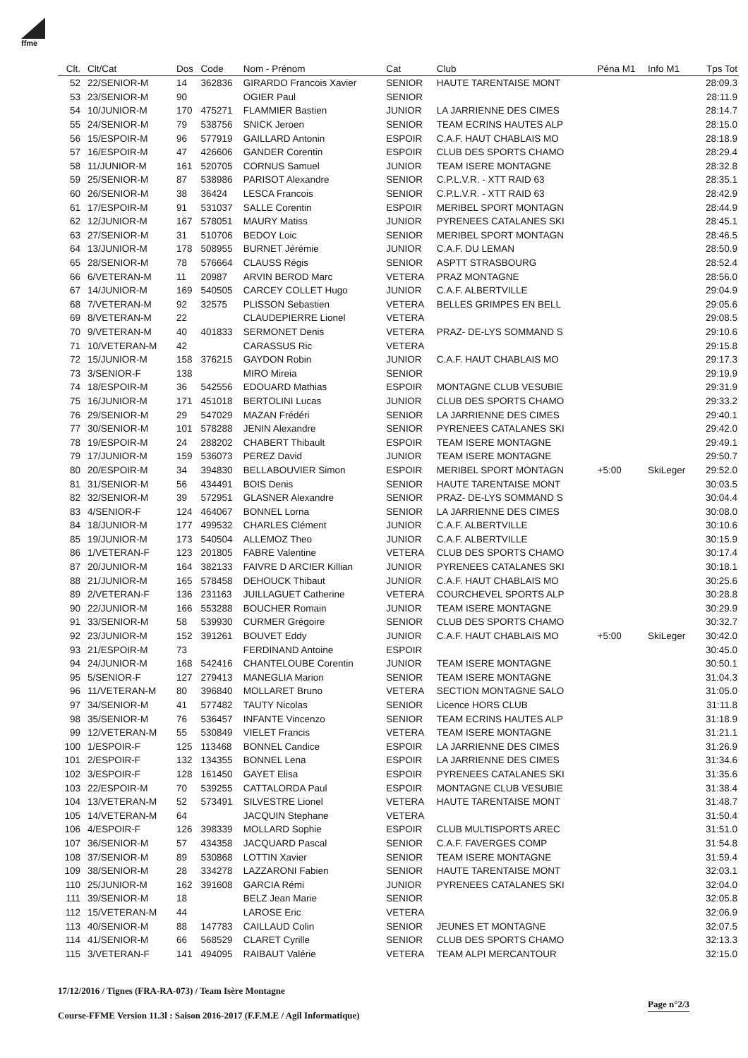ffme
| Clt. | Clt/Cat | Dos | Code | Nom - Prénom | Cat | Club | Péna M1 | Info M1 | Tps Tot |
| --- | --- | --- | --- | --- | --- | --- | --- | --- | --- |
| 52 | 22/SENIOR-M | 14 | 362836 | GIRARDO Francois Xavier | SENIOR | HAUTE TARENTAISE MONT | | | 28:09.3 |
| 53 | 23/SENIOR-M | 90 | | OGIER Paul | SENIOR | | | | 28:11.9 |
| 54 | 10/JUNIOR-M | 170 | 475271 | FLAMMIER Bastien | JUNIOR | LA JARRIENNE DES CIMES | | | 28:14.7 |
| 55 | 24/SENIOR-M | 79 | 538756 | SNICK Jeroen | SENIOR | TEAM ECRINS HAUTES ALP | | | 28:15.0 |
| 56 | 15/ESPOIR-M | 96 | 577919 | GAILLARD Antonin | ESPOIR | C.A.F. HAUT CHABLAIS MO | | | 28:18.9 |
| 57 | 16/ESPOIR-M | 47 | 426606 | GANDER Corentin | ESPOIR | CLUB DES SPORTS CHAMO | | | 28:29.4 |
| 58 | 11/JUNIOR-M | 161 | 520705 | CORNUS Samuel | JUNIOR | TEAM ISERE MONTAGNE | | | 28:32.8 |
| 59 | 25/SENIOR-M | 87 | 538986 | PARISOT Alexandre | SENIOR | C.P.L.V.R. - XTT RAID 63 | | | 28:35.1 |
| 60 | 26/SENIOR-M | 38 | 36424 | LESCA Francois | SENIOR | C.P.L.V.R. - XTT RAID 63 | | | 28:42.9 |
| 61 | 17/ESPOIR-M | 91 | 531037 | SALLE Corentin | ESPOIR | MERIBEL SPORT MONTAGN | | | 28:44.9 |
| 62 | 12/JUNIOR-M | 167 | 578051 | MAURY Matiss | JUNIOR | PYRENEES CATALANES SKI | | | 28:45.1 |
| 63 | 27/SENIOR-M | 31 | 510706 | BEDOY Loic | SENIOR | MERIBEL SPORT MONTAGN | | | 28:46.5 |
| 64 | 13/JUNIOR-M | 178 | 508955 | BURNET Jérémie | JUNIOR | C.A.F. DU LEMAN | | | 28:50.9 |
| 65 | 28/SENIOR-M | 78 | 576664 | CLAUSS Régis | SENIOR | ASPTT STRASBOURG | | | 28:52.4 |
| 66 | 6/VETERAN-M | 11 | 20987 | ARVIN BEROD Marc | VETERA | PRAZ MONTAGNE | | | 28:56.0 |
| 67 | 14/JUNIOR-M | 169 | 540505 | CARCEY COLLET Hugo | JUNIOR | C.A.F. ALBERTVILLE | | | 29:04.9 |
| 68 | 7/VETERAN-M | 92 | 32575 | PLISSON Sebastien | VETERA | BELLES GRIMPES EN BELL | | | 29:05.6 |
| 69 | 8/VETERAN-M | 22 | | CLAUDEPIERRE Lionel | VETERA | | | | 29:08.5 |
| 70 | 9/VETERAN-M | 40 | 401833 | SERMONET Denis | VETERA | PRAZ- DE-LYS SOMMAND S | | | 29:10.6 |
| 71 | 10/VETERAN-M | 42 | | CARASSUS Ric | VETERA | | | | 29:15.8 |
| 72 | 15/JUNIOR-M | 158 | 376215 | GAYDON Robin | JUNIOR | C.A.F. HAUT CHABLAIS MO | | | 29:17.3 |
| 73 | 3/SENIOR-F | 138 | | MIRO Mireia | SENIOR | | | | 29:19.9 |
| 74 | 18/ESPOIR-M | 36 | 542556 | EDOUARD Mathias | ESPOIR | MONTAGNE CLUB VESUBIE | | | 29:31.9 |
| 75 | 16/JUNIOR-M | 171 | 451018 | BERTOLINI Lucas | JUNIOR | CLUB DES SPORTS CHAMO | | | 29:33.2 |
| 76 | 29/SENIOR-M | 29 | 547029 | MAZAN Frédéri | SENIOR | LA JARRIENNE DES CIMES | | | 29:40.1 |
| 77 | 30/SENIOR-M | 101 | 578288 | JENIN Alexandre | SENIOR | PYRENEES CATALANES SKI | | | 29:42.0 |
| 78 | 19/ESPOIR-M | 24 | 288202 | CHABERT Thibault | ESPOIR | TEAM ISERE MONTAGNE | | | 29:49.1 |
| 79 | 17/JUNIOR-M | 159 | 536073 | PEREZ David | JUNIOR | TEAM ISERE MONTAGNE | | | 29:50.7 |
| 80 | 20/ESPOIR-M | 34 | 394830 | BELLABOUVIER Simon | ESPOIR | MERIBEL SPORT MONTAGN | +5:00 | SkiLeger | 29:52.0 |
| 81 | 31/SENIOR-M | 56 | 434491 | BOIS Denis | SENIOR | HAUTE TARENTAISE MONT | | | 30:03.5 |
| 82 | 32/SENIOR-M | 39 | 572951 | GLASNER Alexandre | SENIOR | PRAZ- DE-LYS SOMMAND S | | | 30:04.4 |
| 83 | 4/SENIOR-F | 124 | 464067 | BONNEL Lorna | SENIOR | LA JARRIENNE DES CIMES | | | 30:08.0 |
| 84 | 18/JUNIOR-M | 177 | 499532 | CHARLES Clément | JUNIOR | C.A.F. ALBERTVILLE | | | 30:10.6 |
| 85 | 19/JUNIOR-M | 173 | 540504 | ALLEMOZ Theo | JUNIOR | C.A.F. ALBERTVILLE | | | 30:15.9 |
| 86 | 1/VETERAN-F | 123 | 201805 | FABRE Valentine | VETERA | CLUB DES SPORTS CHAMO | | | 30:17.4 |
| 87 | 20/JUNIOR-M | 164 | 382133 | FAIVRE D ARCIER Killian | JUNIOR | PYRENEES CATALANES SKI | | | 30:18.1 |
| 88 | 21/JUNIOR-M | 165 | 578458 | DEHOUCK Thibaut | JUNIOR | C.A.F. HAUT CHABLAIS MO | | | 30:25.6 |
| 89 | 2/VETERAN-F | 136 | 231163 | JUILLAGUET Catherine | VETERA | COURCHEVEL SPORTS ALP | | | 30:28.8 |
| 90 | 22/JUNIOR-M | 166 | 553288 | BOUCHER Romain | JUNIOR | TEAM ISERE MONTAGNE | | | 30:29.9 |
| 91 | 33/SENIOR-M | 58 | 539930 | CURMER Grégoire | SENIOR | CLUB DES SPORTS CHAMO | | | 30:32.7 |
| 92 | 23/JUNIOR-M | 152 | 391261 | BOUVET Eddy | JUNIOR | C.A.F. HAUT CHABLAIS MO | +5:00 | SkiLeger | 30:42.0 |
| 93 | 21/ESPOIR-M | 73 | | FERDINAND Antoine | ESPOIR | | | | 30:45.0 |
| 94 | 24/JUNIOR-M | 168 | 542416 | CHANTELOUBE Corentin | JUNIOR | TEAM ISERE MONTAGNE | | | 30:50.1 |
| 95 | 5/SENIOR-F | 127 | 279413 | MANEGLIA Marion | SENIOR | TEAM ISERE MONTAGNE | | | 31:04.3 |
| 96 | 11/VETERAN-M | 80 | 396840 | MOLLARET Bruno | VETERA | SECTION MONTAGNE SALO | | | 31:05.0 |
| 97 | 34/SENIOR-M | 41 | 577482 | TAUTY Nicolas | SENIOR | Licence HORS CLUB | | | 31:11.8 |
| 98 | 35/SENIOR-M | 76 | 536457 | INFANTE Vincenzo | SENIOR | TEAM ECRINS HAUTES ALP | | | 31:18.9 |
| 99 | 12/VETERAN-M | 55 | 530849 | VIELET Francis | VETERA | TEAM ISERE MONTAGNE | | | 31:21.1 |
| 100 | 1/ESPOIR-F | 125 | 113468 | BONNEL Candice | ESPOIR | LA JARRIENNE DES CIMES | | | 31:26.9 |
| 101 | 2/ESPOIR-F | 132 | 134355 | BONNEL Lena | ESPOIR | LA JARRIENNE DES CIMES | | | 31:34.6 |
| 102 | 3/ESPOIR-F | 128 | 161450 | GAYET Elisa | ESPOIR | PYRENEES CATALANES SKI | | | 31:35.6 |
| 103 | 22/ESPOIR-M | 70 | 539255 | CATTALORDA Paul | ESPOIR | MONTAGNE CLUB VESUBIE | | | 31:38.4 |
| 104 | 13/VETERAN-M | 52 | 573491 | SILVESTRE Lionel | VETERA | HAUTE TARENTAISE MONT | | | 31:48.7 |
| 105 | 14/VETERAN-M | 64 | | JACQUIN Stephane | VETERA | | | | 31:50.4 |
| 106 | 4/ESPOIR-F | 126 | 398339 | MOLLARD Sophie | ESPOIR | CLUB MULTISPORTS AREC | | | 31:51.0 |
| 107 | 36/SENIOR-M | 57 | 434358 | JACQUARD Pascal | SENIOR | C.A.F. FAVERGES COMP | | | 31:54.8 |
| 108 | 37/SENIOR-M | 89 | 530868 | LOTTIN Xavier | SENIOR | TEAM ISERE MONTAGNE | | | 31:59.4 |
| 109 | 38/SENIOR-M | 28 | 334278 | LAZZARONI Fabien | SENIOR | HAUTE TARENTAISE MONT | | | 32:03.1 |
| 110 | 25/JUNIOR-M | 162 | 391608 | GARCIA Rémi | JUNIOR | PYRENEES CATALANES SKI | | | 32:04.0 |
| 111 | 39/SENIOR-M | 18 | | BELZ Jean Marie | SENIOR | | | | 32:05.8 |
| 112 | 15/VETERAN-M | 44 | | LAROSE Eric | VETERA | | | | 32:06.9 |
| 113 | 40/SENIOR-M | 88 | 147783 | CAILLAUD Colin | SENIOR | JEUNES ET MONTAGNE | | | 32:07.5 |
| 114 | 41/SENIOR-M | 66 | 568529 | CLARET Cyrille | SENIOR | CLUB DES SPORTS CHAMO | | | 32:13.3 |
| 115 | 3/VETERAN-F | 141 | 494095 | RAIBAUT Valérie | VETERA | TEAM ALPI MERCANTOUR | | | 32:15.0 |
17/12/2016 / Tignes (FRA-RA-073) / Team Isère Montagne
Page n°2/3
Course-FFME Version 11.3l : Saison 2016-2017 (F.F.M.E / Agil Informatique)